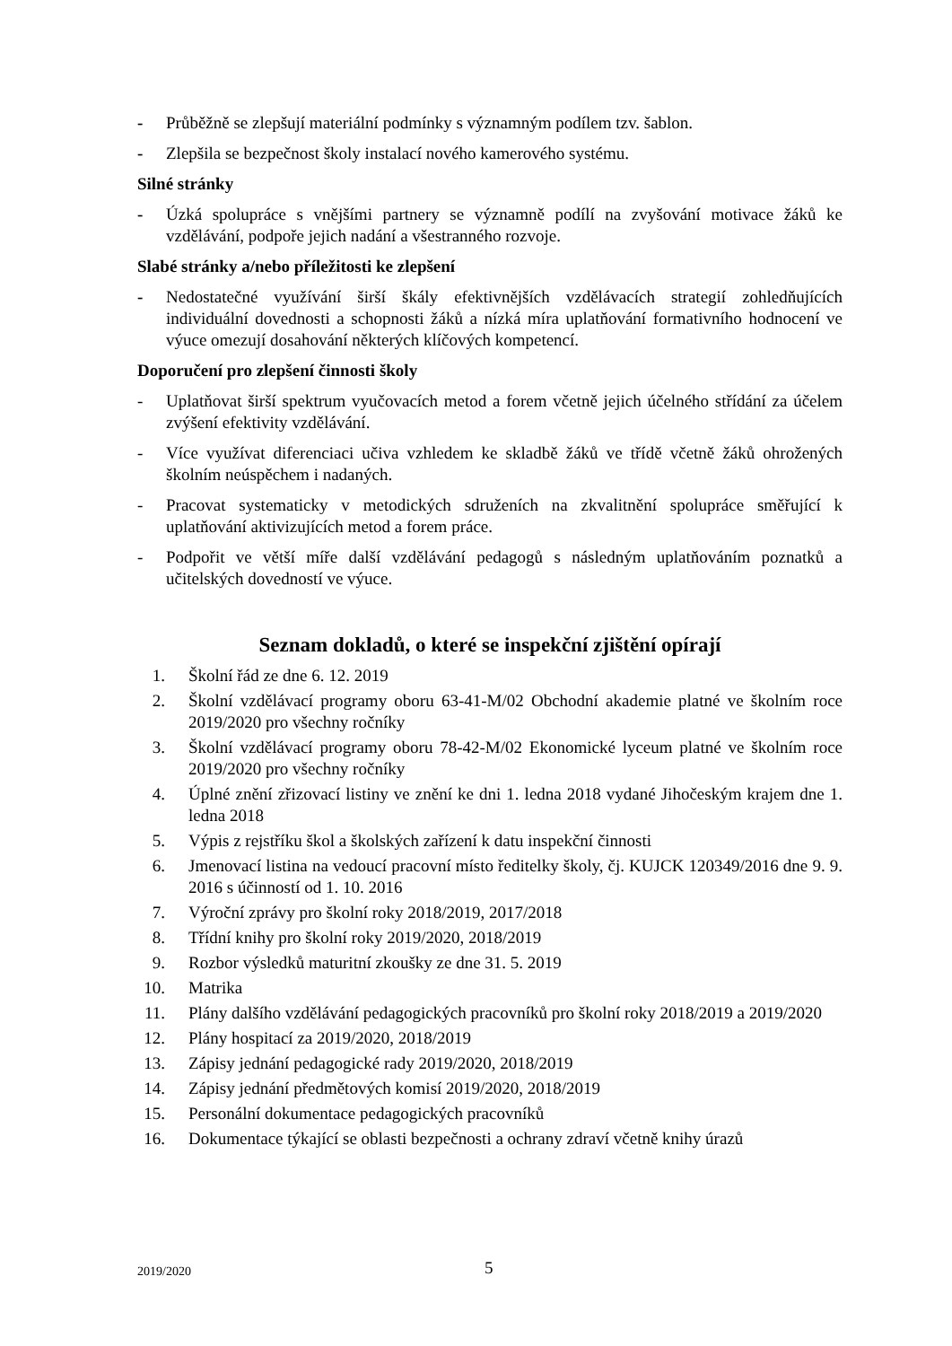- Průběžně se zlepšují materiální podmínky s významným podílem tzv. šablon.
- Zlepšila se bezpečnost školy instalací nového kamerového systému.
Silné stránky
- Úzká spolupráce s vnějšími partnery se významně podílí na zvyšování motivace žáků ke vzdělávání, podpoře jejich nadání a všestranného rozvoje.
Slabé stránky a/nebo příležitosti ke zlepšení
- Nedostatečné využívání širší škály efektivnějších vzdělávacích strategií zohledňujících individuální dovednosti a schopnosti žáků a nízká míra uplatňování formativního hodnocení ve výuce omezují dosahování některých klíčových kompetencí.
Doporučení pro zlepšení činnosti školy
- Uplatňovat širší spektrum vyučovacích metod a forem včetně jejich účelného střídání za účelem zvýšení efektivity vzdělávání.
- Více využívat diferenciaci učiva vzhledem ke skladbě žáků ve třídě včetně žáků ohrožených školním neúspěchem i nadaných.
- Pracovat systematicky v metodických sdruženích na zkvalitnění spolupráce směřující k uplatňování aktivizujících metod a forem práce.
- Podpořit ve větší míře další vzdělávání pedagogů s následným uplatňováním poznatků a učitelských dovedností ve výuce.
Seznam dokladů, o které se inspekční zjištění opírají
1. Školní řád ze dne 6. 12. 2019
2. Školní vzdělávací programy oboru 63-41-M/02 Obchodní akademie platné ve školním roce 2019/2020 pro všechny ročníky
3. Školní vzdělávací programy oboru 78-42-M/02 Ekonomické lyceum platné ve školním roce 2019/2020 pro všechny ročníky
4. Úplné znění zřizovací listiny ve znění ke dni 1. ledna 2018 vydané Jihočeským krajem dne 1. ledna 2018
5. Výpis z rejstříku škol a školských zařízení k datu inspekční činnosti
6. Jmenovací listina na vedoucí pracovní místo ředitelky školy, čj. KUJCK 120349/2016 dne 9. 9. 2016 s účinností od 1. 10. 2016
7. Výroční zprávy pro školní roky 2018/2019, 2017/2018
8. Třídní knihy pro školní roky 2019/2020, 2018/2019
9. Rozbor výsledků maturitní zkoušky ze dne 31. 5. 2019
10. Matrika
11. Plány dalšího vzdělávání pedagogických pracovníků pro školní roky 2018/2019 a 2019/2020
12. Plány hospitací za 2019/2020, 2018/2019
13. Zápisy jednání pedagogické rady 2019/2020, 2018/2019
14. Zápisy jednání předmětových komisí 2019/2020, 2018/2019
15. Personální dokumentace pedagogických pracovníků
16. Dokumentace týkající se oblasti bezpečnosti a ochrany zdraví včetně knihy úrazů
2019/2020 5